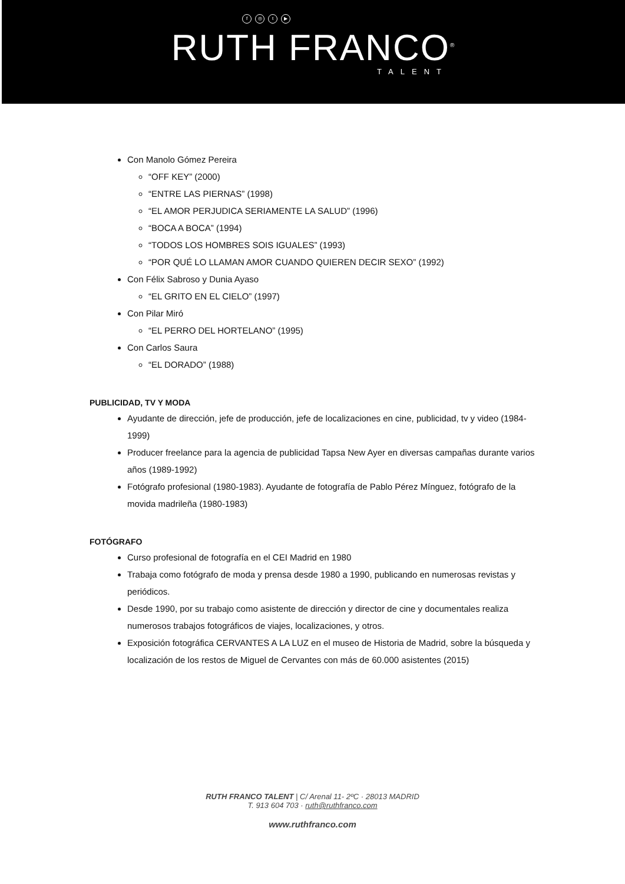f ◎ t ▶
RUTH FRANCO<sup>®</sup>
TALENT
Con Manolo Gómez Pereira
“OFF KEY” (2000)
“ENTRE LAS PIERNAS” (1998)
“EL AMOR PERJUDICA SERIAMENTE LA SALUD” (1996)
“BOCA A BOCA” (1994)
“TODOS LOS HOMBRES SOIS IGUALES” (1993)
“POR QUÉ LO LLAMAN AMOR CUANDO QUIEREN DECIR SEXO” (1992)
Con Félix Sabroso y Dunia Ayaso
“EL GRITO EN EL CIELO” (1997)
Con Pilar Miró
“EL PERRO DEL HORTELANO” (1995)
Con Carlos Saura
“EL DORADO” (1988)
PUBLICIDAD, TV Y MODA
Ayudante de dirección, jefe de producción, jefe de localizaciones en cine, publicidad, tv y video (1984-1999)
Producer freelance para la agencia de publicidad Tapsa New Ayer en diversas campañas durante varios años (1989-1992)
Fotógrafo profesional (1980-1983). Ayudante de fotografía de Pablo Pérez Mínguez, fotógrafo de la movida madrileña (1980-1983)
FOTÓGRAFO
Curso profesional de fotografía en el CEI Madrid en 1980
Trabaja como fotógrafo de moda y prensa desde 1980 a 1990, publicando en numerosas revistas y periódicos.
Desde 1990, por su trabajo como asistente de dirección y director de cine y documentales realiza numerosos trabajos fotográficos de viajes, localizaciones, y otros.
Exposición fotográfica CERVANTES A LA LUZ en el museo de Historia de Madrid, sobre la búsqueda y localización de los restos de Miguel de Cervantes con más de 60.000 asistentes (2015)
RUTH FRANCO TALENT | C/ Arenal 11- 2ºC · 28013 MADRID
T. 913 604 703 · ruth@ruthfranco.com
www.ruthfranco.com